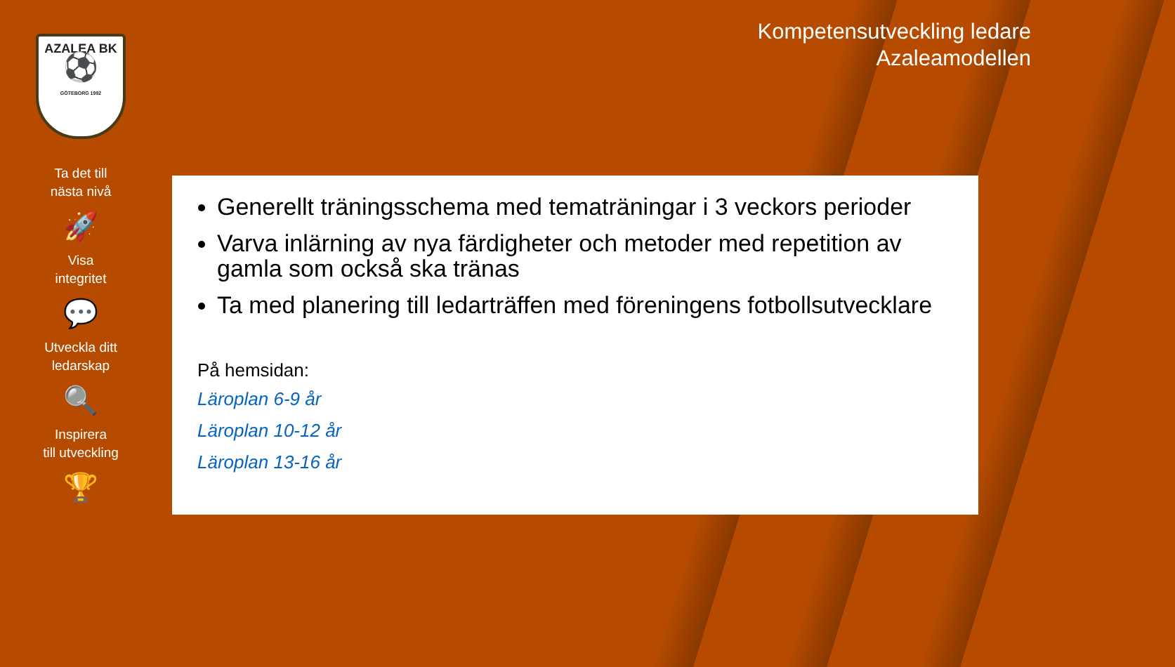AZALEA BK
⚽
GÖTEBORG 1992
Ta det till
nästa nivå
🚀
Visa
integritet
💬
Utveckla ditt
ledarskap
🔍
Inspirera
till utveckling
🏆
Kompetensutveckling ledare
Azaleamodellen
Generellt träningsschema med tematräningar i 3 veckors perioder
Varva inlärning av nya färdigheter och metoder med repetition av gamla som också ska tränas
Ta med planering till ledarträffen med föreningens fotbollsutvecklare
På hemsidan:
Läroplan 6-9 år
Läroplan 10-12 år
Läroplan 13-16 år